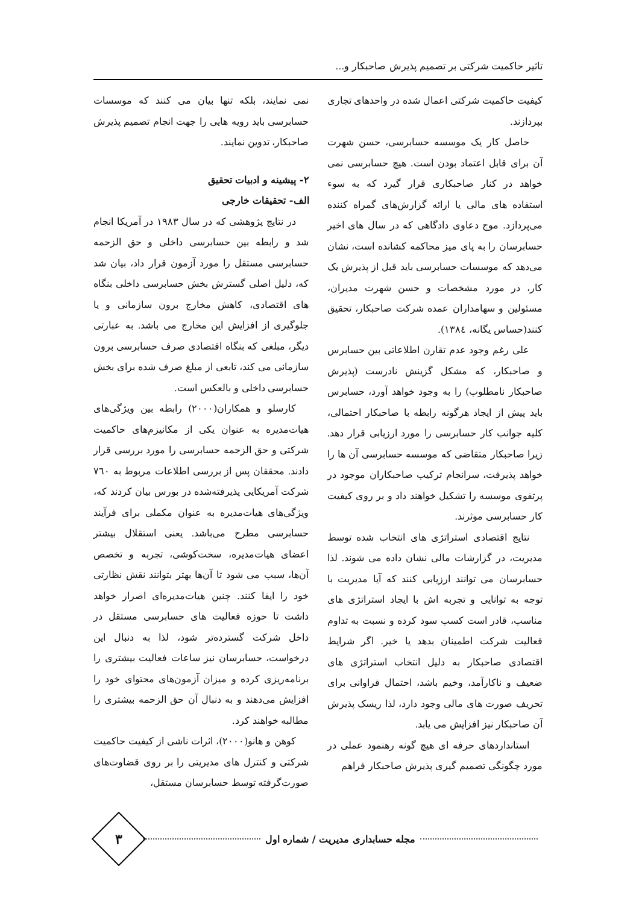تاثیر حاکمیت شرکتی بر تصمیم پذیرش صاحبکار و...
کیفیت حاکمیت شرکتی اعمال شده در واحدهای تجاری بپردازند.
حاصل کار یک موسسه حسابرسی، حسن شهرت آن برای قابل اعتماد بودن است. هیچ حسابرسی نمی خواهد در کنار صاحبکاری قرار گیرد که به سوء استفاده های مالی یا ارائه گزارش‌های گمراه کننده می‌پردازد. موج دعاوی دادگاهی که در سال های اخیر حسابرسان را به پای میز محاکمه کشانده است، نشان می‌دهد که موسسات حسابرسی باید قبل از پذیرش یک کار، در مورد مشخصات و حسن شهرت مدیران، مسئولین و سهامداران عمده شرکت صاحبکار، تحقیق کنند(حساس یگانه، ١٣٨٤).
علی رغم وجود عدم تقارن اطلاعاتی بین حسابرس و صاحبکار، که مشکل گزینش نادرست (پذیرش صاحبکار نامطلوب) را به وجود خواهد آورد، حسابرس باید پیش از ایجاد هرگونه رابطه با صاحبکار احتمالی، کلیه جوانب کار حسابرسی را مورد ارزیابی قرار دهد. زیرا صاحبکار متقاضی که موسسه حسابرسی آن ها را خواهد پذیرفت، سرانجام ترکیب صاحبکاران موجود در پرتفوی موسسه را تشکیل خواهند داد و بر روی کیفیت کار حسابرسی موثرند.
نتایج اقتصادی استراتژی های انتخاب شده توسط مدیریت، در گزارشات مالی نشان داده می شوند. لذا حسابرسان می توانند ارزیابی کنند که آیا مدیریت با توجه به توانایی و تجربه اش با ایجاد استراتژی های مناسب، قادر است کسب سود کرده و نسبت به تداوم فعالیت شرکت اطمینان بدهد یا خیر. اگر شرایط اقتصادی صاحبکار به دلیل انتخاب استراتژی های ضعیف و ناکارآمد، وخیم باشد، احتمال فراوانی برای تحریف صورت های مالی وجود دارد، لذا ریسک پذیرش آن صاحبکار نیز افزایش می یابد.
استانداردهای حرفه ای هیچ گونه رهنمود عملی در مورد چگونگی تصمیم گیری پذیرش صاحبکار فراهم
نمی نمایند، بلکه تنها بیان می کنند که موسسات حسابرسی باید رویه هایی را جهت انجام تصمیم پذیرش صاحبکار، تدوین نمایند.
٢- پیشینه و ادبیات تحقیق
الف- تحقیقات خارجی
در نتایج پژوهشی که در سال ١٩٨٣ در آمریکا انجام شد و رابطه بین حسابرسی داخلی و حق الزحمه حسابرسی مستقل را مورد آزمون قرار داد، بیان شد که، دلیل اصلی گسترش بخش حسابرسی داخلی بنگاه های اقتصادی، کاهش مخارج برون سازمانی و یا جلوگیری از افزایش این مخارج می باشد. به عبارتی دیگر، مبلغی که بنگاه اقتصادی صرف حسابرسی برون سازمانی می کند، تابعی از مبلغ صرف شده برای بخش حسابرسی داخلی و بالعکس است.
کارسلو و همکاران(٢٠٠٠) رابطه بین ویژگی‌های هیات‌مدیره به عنوان یکی از مکانیزم‌های حاکمیت شرکتی و حق الزحمه حسابرسی را مورد بررسی قرار دادند. محققان پس از بررسی اطلاعات مربوط به ٧٦٠ شرکت آمریکایی پذیرفته‌شده در بورس بیان کردند که، ویژگی‌های هیات‌مدیره به عنوان مکملی برای فرآیند حسابرسی مطرح می‌باشد. یعنی استقلال بیشتر اعضای هیات‌مدیره، سخت‌کوشی، تجربه و تخصص آن‌ها، سبب می شود تا آن‌ها بهتر بتوانند نقش نظارتی خود را ایفا کنند. چنین هیات‌مدیره‌ای اصرار خواهد داشت تا حوزه فعالیت های حسابرسی مستقل در داخل شرکت گسترده‌تر شود، لذا به دنبال این درخواست، حسابرسان نیز ساعات فعالیت بیشتری را برنامه‌ریزی کرده و میزان آزمون‌های محتوای خود را افزایش می‌دهند و به دنبال آن حق الزحمه بیشتری را مطالبه خواهند کرد.
کوهن و هانو(٢٠٠٠)، اثرات ناشی از کیفیت حاکمیت شرکتی و کنترل های مدیریتی را بر روی قضاوت‌های صورت‌گرفته توسط حسابرسان مستقل،
مجله حسابداری مدیریت / شماره اول
٣